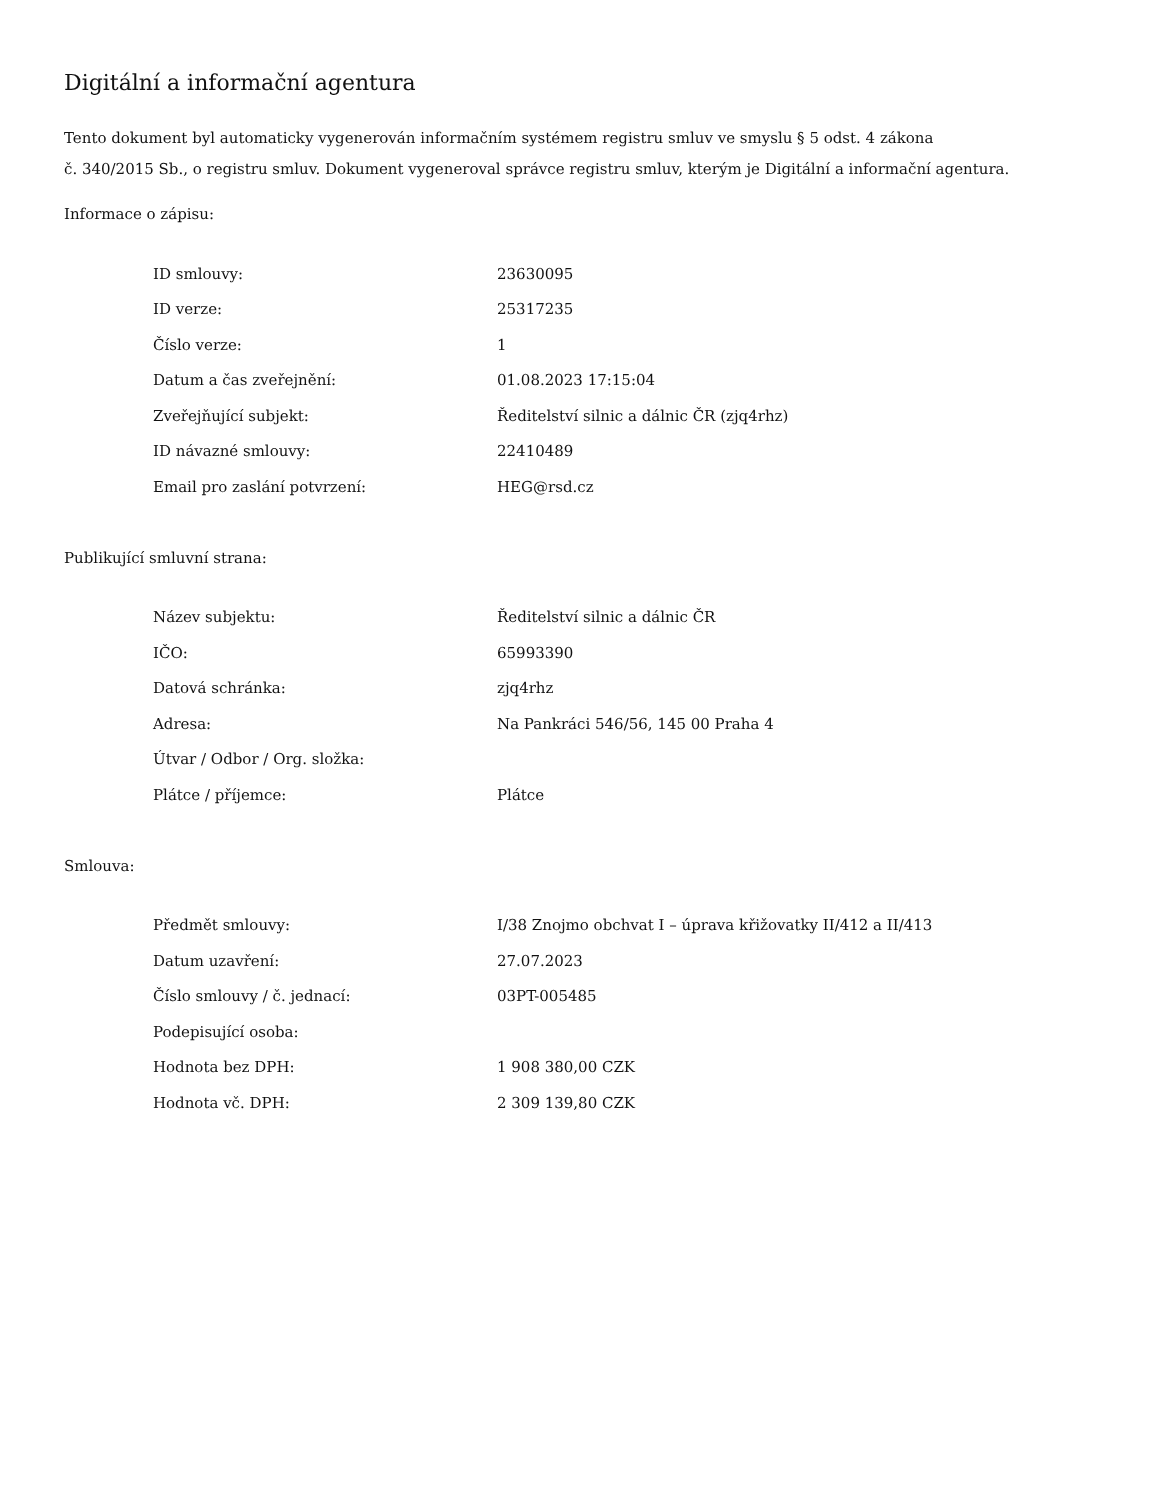Digitální a informační agentura
Tento dokument byl automaticky vygenerován informačním systémem registru smluv ve smyslu § 5 odst. 4 zákona
č. 340/2015 Sb., o registru smluv. Dokument vygeneroval správce registru smluv, kterým je Digitální a informační agentura.
Informace o zápisu:
| ID smlouvy: | 23630095 |
| ID verze: | 25317235 |
| Číslo verze: | 1 |
| Datum a čas zveřejnění: | 01.08.2023 17:15:04 |
| Zveřejňující subjekt: | Ředitelství silnic a dálnic ČR (zjq4rhz) |
| ID návazné smlouvy: | 22410489 |
| Email pro zaslání potvrzení: | HEG@rsd.cz |
Publikující smluvní strana:
| Název subjektu: | Ředitelství silnic a dálnic ČR |
| IČO: | 65993390 |
| Datová schránka: | zjq4rhz |
| Adresa: | Na Pankráci 546/56, 145 00 Praha 4 |
| Útvar / Odbor / Org. složka: | |
| Plátce / příjemce: | Plátce |
Smlouva:
| Předmět smlouvy: | I/38 Znojmo obchvat I – úprava křižovatky II/412 a II/413 |
| Datum uzavření: | 27.07.2023 |
| Číslo smlouvy / č. jednací: | 03PT-005485 |
| Podepisující osoba: | |
| Hodnota bez DPH: | 1 908 380,00 CZK |
| Hodnota vč. DPH: | 2 309 139,80 CZK |